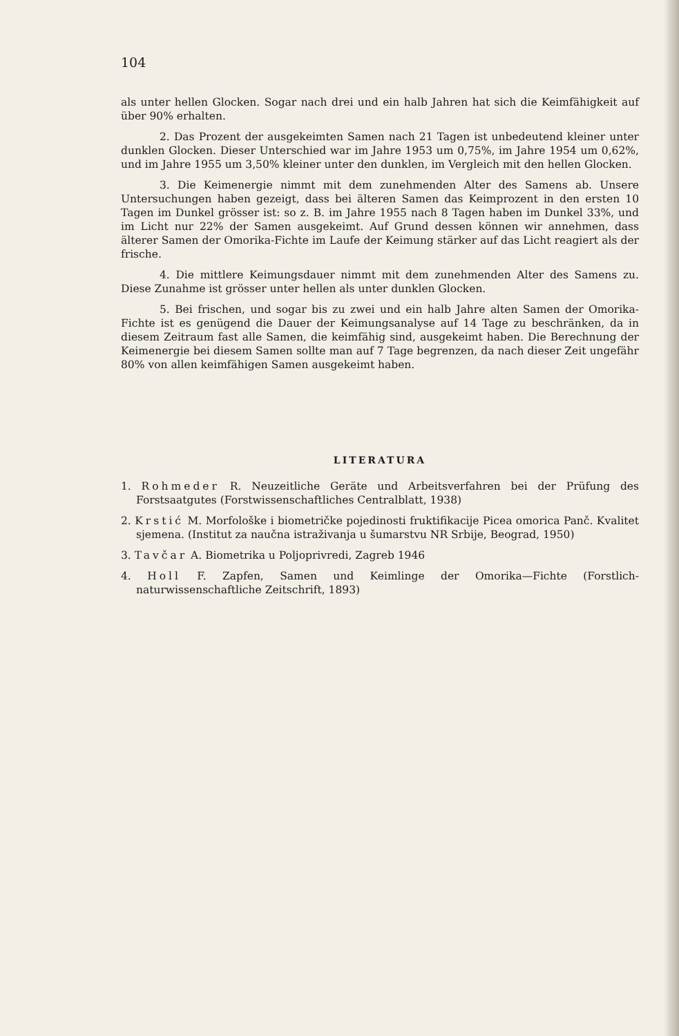104
als unter hellen Glocken. Sogar nach drei und ein halb Jahren hat sich die Keimfähigkeit auf über 90% erhalten.
2. Das Prozent der ausgekeimten Samen nach 21 Tagen ist unbedeutend kleiner unter dunklen Glocken. Dieser Unterschied war im Jahre 1953 um 0,75%, im Jahre 1954 um 0,62%, und im Jahre 1955 um 3,50% kleiner unter den dunklen, im Vergleich mit den hellen Glocken.
3. Die Keimenergie nimmt mit dem zunehmenden Alter des Samens ab. Unsere Untersuchungen haben gezeigt, dass bei älteren Samen das Keimprozent in den ersten 10 Tagen im Dunkel grösser ist: so z. B. im Jahre 1955 nach 8 Tagen haben im Dunkel 33%, und im Licht nur 22% der Samen ausgekeimt. Auf Grund dessen können wir annehmen, dass älterer Samen der Omorika-Fichte im Laufe der Keimung stärker auf das Licht reagiert als der frische.
4. Die mittlere Keimungsdauer nimmt mit dem zunehmenden Alter des Samens zu. Diese Zunahme ist grösser unter hellen als unter dunklen Glocken.
5. Bei frischen, und sogar bis zu zwei und ein halb Jahre alten Samen der Omorika-Fichte ist es genügend die Dauer der Keimungsanalyse auf 14 Tage zu beschränken, da in diesem Zeitraum fast alle Samen, die keimfähig sind, ausgekeimt haben. Die Berechnung der Keimenergie bei diesem Samen sollte man auf 7 Tage begrenzen, da nach dieser Zeit ungefähr 80% von allen keimfähigen Samen ausgekeimt haben.
LITERATURA
1. Rohmeder R. Neuzeitliche Geräte und Arbeitsverfahren bei der Prüfung des Forstsaatgutes (Forstwissenschaftliches Centralblatt, 1938)
2. Krstić M. Morfološke i biometričke pojedinosti fruktifikacije Picea omorica Panč. Kvalitet sjemena. (Institut za naučna istraživanja u šumarstvu NR Srbije, Beograd, 1950)
3. Tavčar A. Biometrika u Poljoprivredi, Zagreb 1946
4. Holl F. Zapfen, Samen und Keimlinge der Omorika—Fichte (Forstlich-naturwissenschaftliche Zeitschrift, 1893)